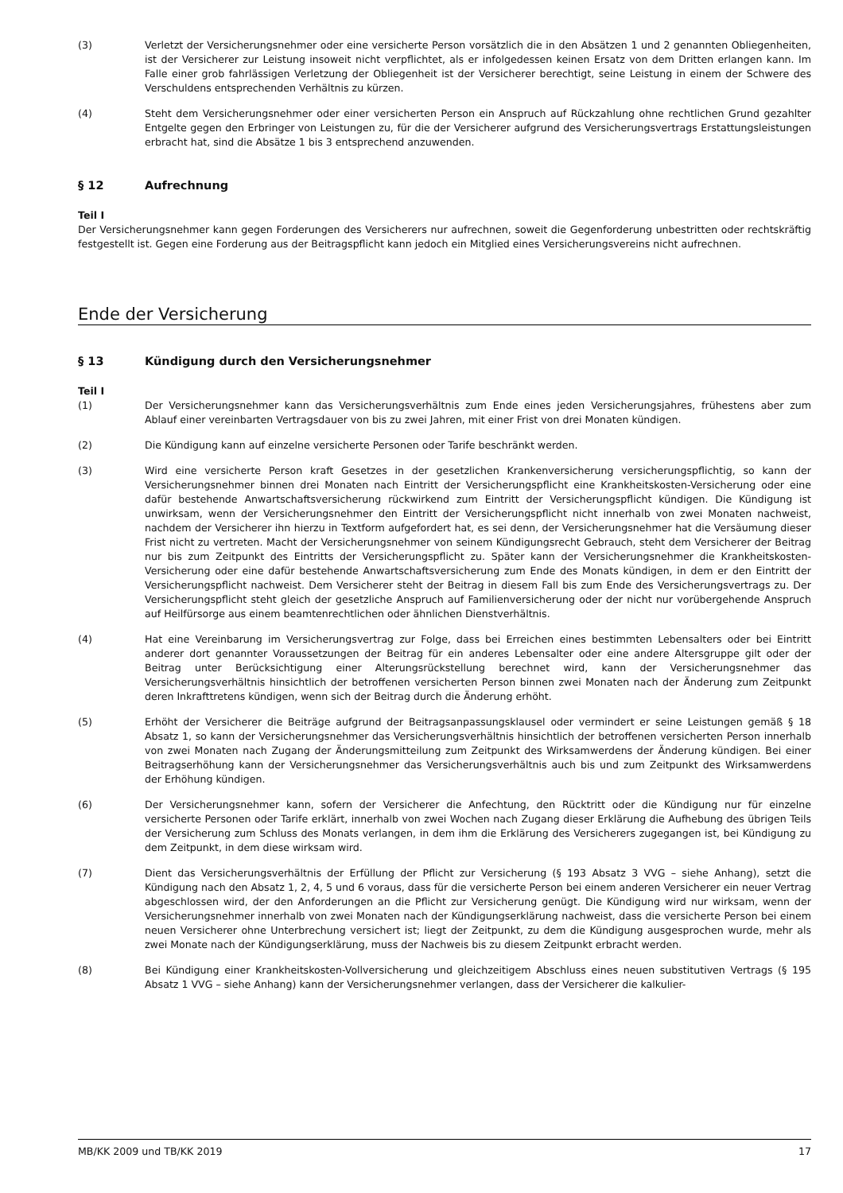(3) Verletzt der Versicherungsnehmer oder eine versicherte Person vorsätzlich die in den Absätzen 1 und 2 genannten Obliegenheiten, ist der Versicherer zur Leistung insoweit nicht verpflichtet, als er infolgedessen keinen Ersatz von dem Dritten erlangen kann. Im Falle einer grob fahrlässigen Verletzung der Obliegenheit ist der Versicherer berechtigt, seine Leistung in einem der Schwere des Verschuldens entsprechenden Verhältnis zu kürzen.
(4) Steht dem Versicherungsnehmer oder einer versicherten Person ein Anspruch auf Rückzahlung ohne rechtlichen Grund gezahlter Entgelte gegen den Erbringer von Leistungen zu, für die der Versicherer aufgrund des Versicherungsvertrags Erstattungsleistungen erbracht hat, sind die Absätze 1 bis 3 entsprechend anzuwenden.
§ 12 Aufrechnung
Teil I
Der Versicherungsnehmer kann gegen Forderungen des Versicherers nur aufrechnen, soweit die Gegenforderung unbestritten oder rechtskräftig festgestellt ist. Gegen eine Forderung aus der Beitragspflicht kann jedoch ein Mitglied eines Versicherungsvereins nicht aufrechnen.
Ende der Versicherung
§ 13 Kündigung durch den Versicherungsnehmer
Teil I
(1) Der Versicherungsnehmer kann das Versicherungsverhältnis zum Ende eines jeden Versicherungsjahres, frühestens aber zum Ablauf einer vereinbarten Vertragsdauer von bis zu zwei Jahren, mit einer Frist von drei Monaten kündigen.
(2) Die Kündigung kann auf einzelne versicherte Personen oder Tarife beschränkt werden.
(3) Wird eine versicherte Person kraft Gesetzes in der gesetzlichen Krankenversicherung versicherungspflichtig, so kann der Versicherungsnehmer binnen drei Monaten nach Eintritt der Versicherungspflicht eine Krankheitskosten-Versicherung oder eine dafür bestehende Anwartschaftsversicherung rückwirkend zum Eintritt der Versicherungspflicht kündigen. Die Kündigung ist unwirksam, wenn der Versicherungsnehmer den Eintritt der Versicherungspflicht nicht innerhalb von zwei Monaten nachweist, nachdem der Versicherer ihn hierzu in Textform aufgefordert hat, es sei denn, der Versicherungsnehmer hat die Versäumung dieser Frist nicht zu vertreten. Macht der Versicherungsnehmer von seinem Kündigungsrecht Gebrauch, steht dem Versicherer der Beitrag nur bis zum Zeitpunkt des Eintritts der Versicherungspflicht zu. Später kann der Versicherungsnehmer die Krankheitskosten-Versicherung oder eine dafür bestehende Anwartschaftsversicherung zum Ende des Monats kündigen, in dem er den Eintritt der Versicherungspflicht nachweist. Dem Versicherer steht der Beitrag in diesem Fall bis zum Ende des Versicherungsvertrags zu. Der Versicherungspflicht steht gleich der gesetzliche Anspruch auf Familienversicherung oder der nicht nur vorübergehende Anspruch auf Heilfürsorge aus einem beamtenrechtlichen oder ähnlichen Dienstverhältnis.
(4) Hat eine Vereinbarung im Versicherungsvertrag zur Folge, dass bei Erreichen eines bestimmten Lebensalters oder bei Eintritt anderer dort genannter Voraussetzungen der Beitrag für ein anderes Lebensalter oder eine andere Altersgruppe gilt oder der Beitrag unter Berücksichtigung einer Alterungsrückstellung berechnet wird, kann der Versicherungsnehmer das Versicherungsverhältnis hinsichtlich der betroffenen versicherten Person binnen zwei Monaten nach der Änderung zum Zeitpunkt deren Inkrafttretens kündigen, wenn sich der Beitrag durch die Änderung erhöht.
(5) Erhöht der Versicherer die Beiträge aufgrund der Beitragsanpassungsklausel oder vermindert er seine Leistungen gemäß § 18 Absatz 1, so kann der Versicherungsnehmer das Versicherungsverhältnis hinsichtlich der betroffenen versicherten Person innerhalb von zwei Monaten nach Zugang der Änderungsmitteilung zum Zeitpunkt des Wirksamwerdens der Änderung kündigen. Bei einer Beitragserhöhung kann der Versicherungsnehmer das Versicherungsverhältnis auch bis und zum Zeitpunkt des Wirksamwerdens der Erhöhung kündigen.
(6) Der Versicherungsnehmer kann, sofern der Versicherer die Anfechtung, den Rücktritt oder die Kündigung nur für einzelne versicherte Personen oder Tarife erklärt, innerhalb von zwei Wochen nach Zugang dieser Erklärung die Aufhebung des übrigen Teils der Versicherung zum Schluss des Monats verlangen, in dem ihm die Erklärung des Versicherers zugegangen ist, bei Kündigung zu dem Zeitpunkt, in dem diese wirksam wird.
(7) Dient das Versicherungsverhältnis der Erfüllung der Pflicht zur Versicherung (§ 193 Absatz 3 VVG – siehe Anhang), setzt die Kündigung nach den Absatz 1, 2, 4, 5 und 6 voraus, dass für die versicherte Person bei einem anderen Versicherer ein neuer Vertrag abgeschlossen wird, der den Anforderungen an die Pflicht zur Versicherung genügt. Die Kündigung wird nur wirksam, wenn der Versicherungsnehmer innerhalb von zwei Monaten nach der Kündigungserklärung nachweist, dass die versicherte Person bei einem neuen Versicherer ohne Unterbrechung versichert ist; liegt der Zeitpunkt, zu dem die Kündigung ausgesprochen wurde, mehr als zwei Monate nach der Kündigungserklärung, muss der Nachweis bis zu diesem Zeitpunkt erbracht werden.
(8) Bei Kündigung einer Krankheitskosten-Vollversicherung und gleichzeitigem Abschluss eines neuen substitutiven Vertrags (§ 195 Absatz 1 VVG – siehe Anhang) kann der Versicherungsnehmer verlangen, dass der Versicherer die kalkulier-
MB/KK 2009 und TB/KK 2019 17